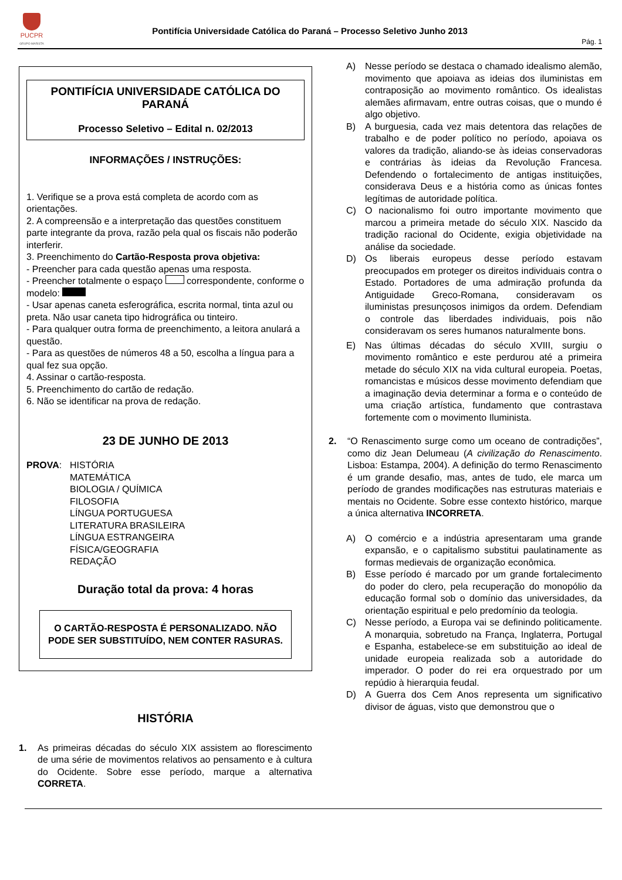PUCPR
GRUPO MARISTA
Pontifícia Universidade Católica do Paraná – Processo Seletivo Junho 2013
Pág. 1
PONTIFÍCIA UNIVERSIDADE CATÓLICA DO PARANÁ
Processo Seletivo – Edital n. 02/2013
INFORMAÇÕES / INSTRUÇÕES:
1. Verifique se a prova está completa de acordo com as orientações.
2. A compreensão e a interpretação das questões constituem parte integrante da prova, razão pela qual os fiscais não poderão interferir.
3. Preenchimento do Cartão-Resposta prova objetiva:
- Preencher para cada questão apenas uma resposta.
- Preencher totalmente o espaço correspondente, conforme o modelo:
- Usar apenas caneta esferográfica, escrita normal, tinta azul ou preta. Não usar caneta tipo hidrográfica ou tinteiro.
- Para qualquer outra forma de preenchimento, a leitora anulará a questão.
- Para as questões de números 48 a 50, escolha a língua para a qual fez sua opção.
4. Assinar o cartão-resposta.
5. Preenchimento do cartão de redação.
6. Não se identificar na prova de redação.
23 DE JUNHO DE 2013
PROVA: HISTÓRIA
MATEMÁTICA
BIOLOGIA / QUÍMICA
FILOSOFIA
LÍNGUA PORTUGUESA
LITERATURA BRASILEIRA
LÍNGUA ESTRANGEIRA
FÍSICA/GEOGRAFIA
REDAÇÃO
Duração total da prova: 4 horas
O CARTÃO-RESPOSTA É PERSONALIZADO. NÃO PODE SER SUBSTITUÍDO, NEM CONTER RASURAS.
HISTÓRIA
1. As primeiras décadas do século XIX assistem ao florescimento de uma série de movimentos relativos ao pensamento e à cultura do Ocidente. Sobre esse período, marque a alternativa CORRETA.
A) Nesse período se destaca o chamado idealismo alemão, movimento que apoiava as ideias dos iluministas em contraposição ao movimento romântico. Os idealistas alemães afirmavam, entre outras coisas, que o mundo é algo objetivo.
B) A burguesia, cada vez mais detentora das relações de trabalho e de poder político no período, apoiava os valores da tradição, aliando-se às ideias conservadoras e contrárias às ideias da Revolução Francesa. Defendendo o fortalecimento de antigas instituições, considerava Deus e a história como as únicas fontes legítimas de autoridade política.
C) O nacionalismo foi outro importante movimento que marcou a primeira metade do século XIX. Nascido da tradição racional do Ocidente, exigia objetividade na análise da sociedade.
D) Os liberais europeus desse período estavam preocupados em proteger os direitos individuais contra o Estado. Portadores de uma admiração profunda da Antiguidade Greco-Romana, consideravam os iluministas presunçosos inimigos da ordem. Defendiam o controle das liberdades individuais, pois não consideravam os seres humanos naturalmente bons.
E) Nas últimas décadas do século XVIII, surgiu o movimento romântico e este perdurou até a primeira metade do século XIX na vida cultural europeia. Poetas, romancistas e músicos desse movimento defendiam que a imaginação devia determinar a forma e o conteúdo de uma criação artística, fundamento que contrastava fortemente com o movimento Iluminista.
2. “O Renascimento surge como um oceano de contradições”, como diz Jean Delumeau (A civilização do Renascimento. Lisboa: Estampa, 2004). A definição do termo Renascimento é um grande desafio, mas, antes de tudo, ele marca um período de grandes modificações nas estruturas materiais e mentais no Ocidente. Sobre esse contexto histórico, marque a única alternativa INCORRETA.
A) O comércio e a indústria apresentaram uma grande expansão, e o capitalismo substitui paulatinamente as formas medievais de organização econômica.
B) Esse período é marcado por um grande fortalecimento do poder do clero, pela recuperação do monopólio da educação formal sob o domínio das universidades, da orientação espiritual e pelo predomínio da teologia.
C) Nesse período, a Europa vai se definindo politicamente. A monarquia, sobretudo na França, Inglaterra, Portugal e Espanha, estabelece-se em substituição ao ideal de unidade europeia realizada sob a autoridade do imperador. O poder do rei era orquestrado por um repúdio à hierarquia feudal.
D) A Guerra dos Cem Anos representa um significativo divisor de águas, visto que demonstrou que o